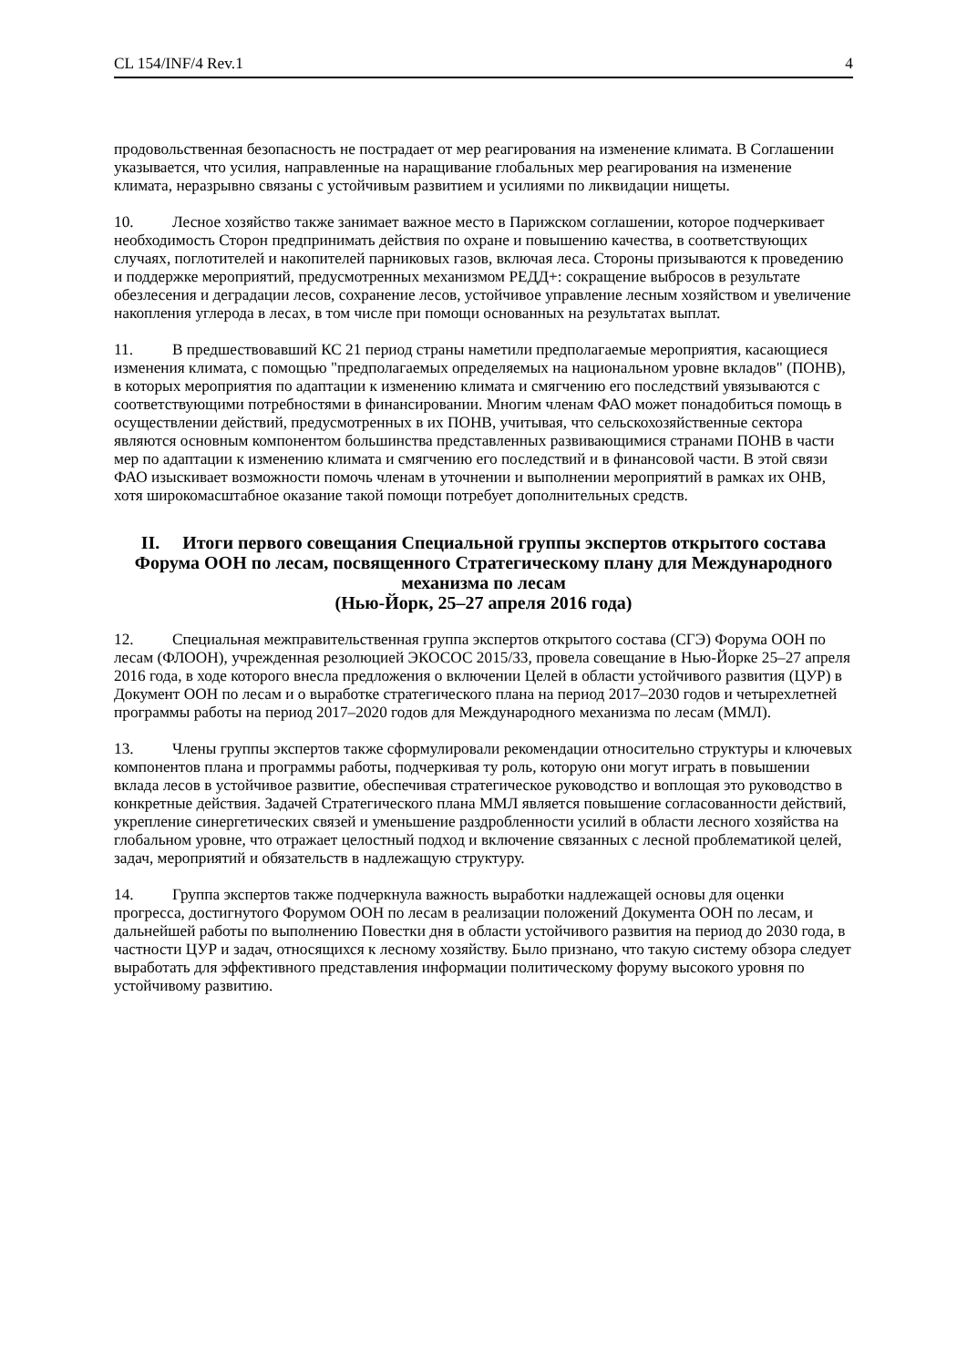CL 154/INF/4 Rev.1 4
продовольственная безопасность не пострадает от мер реагирования на изменение климата. В Соглашении указывается, что усилия, направленные на наращивание глобальных мер реагирования на изменение климата, неразрывно связаны с устойчивым развитием и усилиями по ликвидации нищеты.
10. Лесное хозяйство также занимает важное место в Парижском соглашении, которое подчеркивает необходимость Сторон предпринимать действия по охране и повышению качества, в соответствующих случаях, поглотителей и накопителей парниковых газов, включая леса. Стороны призываются к проведению и поддержке мероприятий, предусмотренных механизмом РЕДД+: сокращение выбросов в результате обезлесения и деградации лесов, сохранение лесов, устойчивое управление лесным хозяйством и увеличение накопления углерода в лесах, в том числе при помощи основанных на результатах выплат.
11. В предшествовавший КС 21 период страны наметили предполагаемые мероприятия, касающиеся изменения климата, с помощью "предполагаемых определяемых на национальном уровне вкладов" (ПОНВ), в которых мероприятия по адаптации к изменению климата и смягчению его последствий увязываются с соответствующими потребностями в финансировании. Многим членам ФАО может понадобиться помощь в осуществлении действий, предусмотренных в их ПОНВ, учитывая, что сельскохозяйственные сектора являются основным компонентом большинства представленных развивающимися странами ПОНВ в части мер по адаптации к изменению климата и смягчению его последствий и в финансовой части. В этой связи ФАО изыскивает возможности помочь членам в уточнении и выполнении мероприятий в рамках их ОНВ, хотя широкомасштабное оказание такой помощи потребует дополнительных средств.
II. Итоги первого совещания Специальной группы экспертов открытого состава Форума ООН по лесам, посвященного Стратегическому плану для Международного механизма по лесам
(Нью-Йорк, 25–27 апреля 2016 года)
12. Специальная межправительственная группа экспертов открытого состава (СГЭ) Форума ООН по лесам (ФЛООН), учрежденная резолюцией ЭКОСОС 2015/33, провела совещание в Нью-Йорке 25–27 апреля 2016 года, в ходе которого внесла предложения о включении Целей в области устойчивого развития (ЦУР) в Документ ООН по лесам и о выработке стратегического плана на период 2017–2030 годов и четырехлетней программы работы на период 2017–2020 годов для Международного механизма по лесам (ММЛ).
13. Члены группы экспертов также сформулировали рекомендации относительно структуры и ключевых компонентов плана и программы работы, подчеркивая ту роль, которую они могут играть в повышении вклада лесов в устойчивое развитие, обеспечивая стратегическое руководство и воплощая это руководство в конкретные действия. Задачей Стратегического плана ММЛ является повышение согласованности действий, укрепление синергетических связей и уменьшение раздробленности усилий в области лесного хозяйства на глобальном уровне, что отражает целостный подход и включение связанных с лесной проблематикой целей, задач, мероприятий и обязательств в надлежащую структуру.
14. Группа экспертов также подчеркнула важность выработки надлежащей основы для оценки прогресса, достигнутого Форумом ООН по лесам в реализации положений Документа ООН по лесам, и дальнейшей работы по выполнению Повестки дня в области устойчивого развития на период до 2030 года, в частности ЦУР и задач, относящихся к лесному хозяйству. Было признано, что такую систему обзора следует выработать для эффективного представления информации политическому форуму высокого уровня по устойчивому развитию.